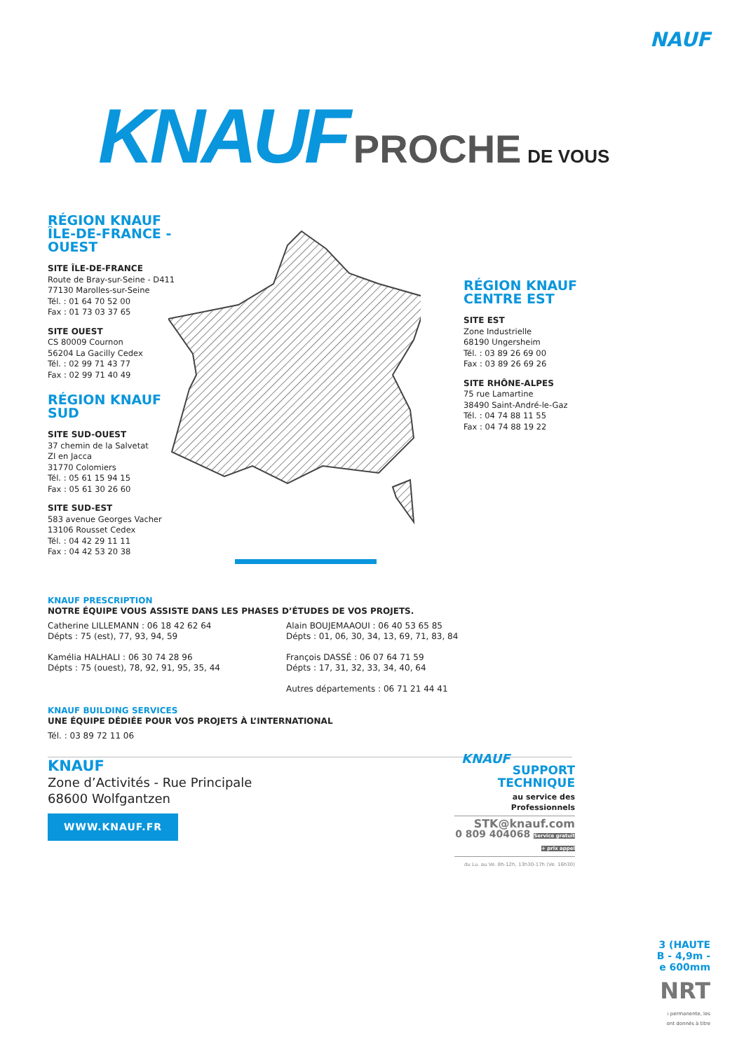NAUF
KNAUF PROCHE DE VOUS
RÉGION KNAUF
ÎLE-DE-FRANCE - OUEST
SITE ÎLE-DE-FRANCE
Route de Bray-sur-Seine - D411
77130 Marolles-sur-Seine
Tél. : 01 64 70 52 00
Fax : 01 73 03 37 65
SITE OUEST
CS 80009 Cournon
56204 La Gacilly Cedex
Tél. : 02 99 71 43 77
Fax : 02 99 71 40 49
RÉGION KNAUF
SUD
SITE SUD-OUEST
37 chemin de la Salvetat
ZI en Jacca
31770 Colomiers
Tél. : 05 61 15 94 15
Fax : 05 61 30 26 60
SITE SUD-EST
583 avenue Georges Vacher
13106 Rousset Cedex
Tél. : 04 42 29 11 11
Fax : 04 42 53 20 38
RÉGION KNAUF
CENTRE EST
SITE EST
Zone Industrielle
68190 Ungersheim
Tél. : 03 89 26 69 00
Fax : 03 89 26 69 26
SITE RHÔNE-ALPES
75 rue Lamartine
38490 Saint-André-le-Gaz
Tél. : 04 74 88 11 55
Fax : 04 74 88 19 22
KNAUF PRESCRIPTION
NOTRE ÉQUIPE VOUS ASSISTE DANS LES PHASES D’ÉTUDES DE VOS PROJETS.
Catherine LILLEMANN : 06 18 42 62 64
Dépts : 75 (est), 77, 93, 94, 59
Kamélia HALHALI : 06 30 74 28 96
Dépts : 75 (ouest), 78, 92, 91, 95, 35, 44
Alain BOUJEMAAOUI : 06 40 53 65 85
Dépts : 01, 06, 30, 34, 13, 69, 71, 83, 84
François DASSÉ : 06 07 64 71 59
Dépts : 17, 31, 32, 33, 34, 40, 64
Autres départements : 06 71 21 44 41
KNAUF BUILDING SERVICES
UNE ÉQUIPE DÉDIÉE POUR VOS PROJETS À L’INTERNATIONAL
Tél. : 03 89 72 11 06
KNAUF
Zone d’Activités - Rue Principale
68600 Wolfgantzen
WWW.KNAUF.FR
KNAUF
SUPPORT
TECHNIQUE
au service des Professionnels
STK@knauf.com
0 809 404068 Service gratuit + prix appel
du Lu. au Ve. 8h-12h, 13h30-17h (Ve. 16h30)
3 (HAUTE
B - 4,9m -
e 600mm
NRT
ı permanente, les
ont donnés à titre